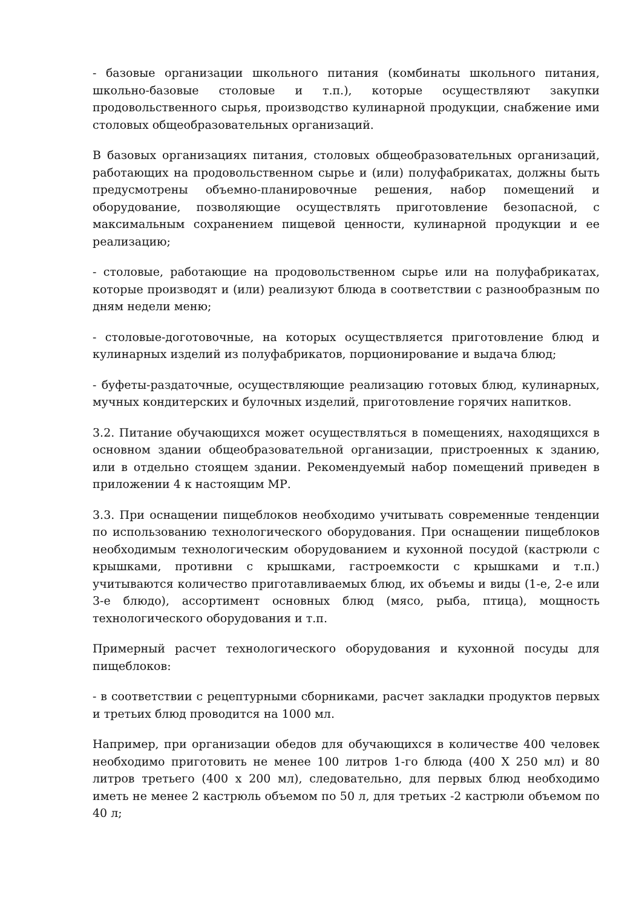- базовые организации школьного питания (комбинаты школьного питания, школьно-базовые столовые и т.п.), которые осуществляют закупки продовольственного сырья, производство кулинарной продукции, снабжение ими столовых общеобразовательных организаций.
В базовых организациях питания, столовых общеобразовательных организаций, работающих на продовольственном сырье и (или) полуфабрикатах, должны быть предусмотрены объемно-планировочные решения, набор помещений и оборудование, позволяющие осуществлять приготовление безопасной, с максимальным сохранением пищевой ценности, кулинарной продукции и ее реализацию;
- столовые, работающие на продовольственном сырье или на полуфабрикатах, которые производят и (или) реализуют блюда в соответствии с разнообразным по дням недели меню;
- столовые-доготовочные, на которых осуществляется приготовление блюд и кулинарных изделий из полуфабрикатов, порционирование и выдача блюд;
- буфеты-раздаточные, осуществляющие реализацию готовых блюд, кулинарных, мучных кондитерских и булочных изделий, приготовление горячих напитков.
3.2. Питание обучающихся может осуществляться в помещениях, находящихся в основном здании общеобразовательной организации, пристроенных к зданию, или в отдельно стоящем здании. Рекомендуемый набор помещений приведен в приложении 4 к настоящим МР.
3.3. При оснащении пищеблоков необходимо учитывать современные тенденции по использованию технологического оборудования. При оснащении пищеблоков необходимым технологическим оборудованием и кухонной посудой (кастрюли с крышками, противни с крышками, гастроемкости с крышками и т.п.) учитываются количество приготавливаемых блюд, их объемы и виды (1-е, 2-е или 3-е блюдо), ассортимент основных блюд (мясо, рыба, птица), мощность технологического оборудования и т.п.
Примерный расчет технологического оборудования и кухонной посуды для пищеблоков:
- в соответствии с рецептурными сборниками, расчет закладки продуктов первых и третьих блюд проводится на 1000 мл.
Например, при организации обедов для обучающихся в количестве 400 человек необходимо приготовить не менее 100 литров 1-го блюда (400 Х 250 мл) и 80 литров третьего (400 х 200 мл), следовательно, для первых блюд необходимо иметь не менее 2 кастрюль объемом по 50 л, для третьих -2 кастрюли объемом по 40 л;